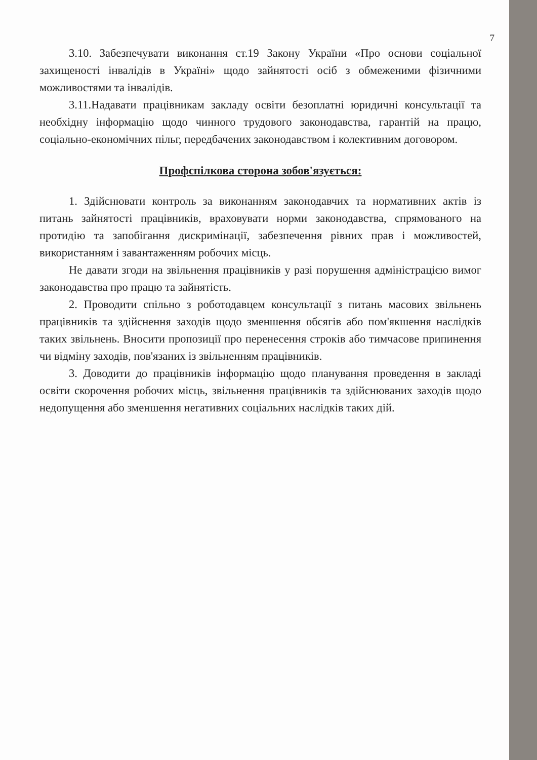7
3.10. Забезпечувати виконання ст.19 Закону України «Про основи соціальної захищеності інвалідів в Україні» щодо зайнятості осіб з обмеженими фізичними можливостями та інвалідів.
3.11.Надавати працівникам закладу освіти безоплатні юридичні консультації та необхідну інформацію щодо чинного трудового законодавства, гарантій на працю, соціально-економічних пільг, передбачених законодавством і колективним договором.
Профспілкова сторона зобов'язується:
1. Здійснювати контроль за виконанням законодавчих та нормативних актів із питань зайнятості працівників, враховувати норми законодавства, спрямованого на протидію та запобігання дискримінації, забезпечення рівних прав і можливостей, використанням і завантаженням робочих місць.
Не давати згоди на звільнення працівників у разі порушення адміністрацією вимог законодавства про працю та зайнятість.
2. Проводити спільно з роботодавцем консультації з питань масових звільнень працівників та здійснення заходів щодо зменшення обсягів або пом'якшення наслідків таких звільнень. Вносити пропозиції про перенесення строків або тимчасове припинення чи відміну заходів, пов'язаних із звільненням працівників.
3. Доводити до працівників інформацію щодо планування проведення в закладі освіти скорочення робочих місць, звільнення працівників та здійснюваних заходів щодо недопущення або зменшення негативних соціальних наслідків таких дій.